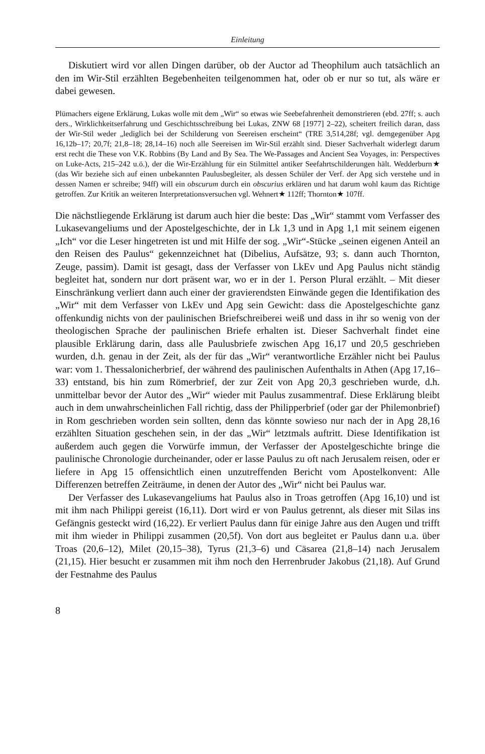Einleitung
Diskutiert wird vor allen Dingen darüber, ob der Auctor ad Theophilum auch tatsächlich an den im Wir-Stil erzählten Begebenheiten teilgenommen hat, oder ob er nur so tut, als wäre er dabei gewesen.
Plümachers eigene Erklärung, Lukas wolle mit dem „Wir“ so etwas wie Seebefahrenheit demonstrieren (ebd. 27ff; s. auch ders., Wirklichkeitserfahrung und Geschichtsschreibung bei Lukas, ZNW 68 [1977] 2–22), scheitert freilich daran, dass der Wir-Stil weder „lediglich bei der Schilderung von Seereisen erscheint“ (TRE 3,514,28f; vgl. demgegenüber Apg 16,12b–17; 20,7f; 21,8–18; 28,14–16) noch alle Seereisen im Wir-Stil erzählt sind. Dieser Sachverhalt widerlegt darum erst recht die These von V.K. Robbins (By Land and By Sea. The We-Passages and Ancient Sea Voyages, in: Perspectives on Luke-Acts, 215–242 u.ö.), der die Wir-Erzählung für ein Stilmittel antiker Seefahrtschilderungen hält. Wedderburn★ (das Wir beziehe sich auf einen unbekannten Paulusbegleiter, als dessen Schüler der Verf. der Apg sich verstehe und in dessen Namen er schreibe; 94ff) will ein obscurum durch ein obscurius erklären und hat darum wohl kaum das Richtige getroffen. Zur Kritik an weiteren Interpretationsversuchen vgl. Wehnert★ 112ff; Thornton★ 107ff.
Die nächstliegende Erklärung ist darum auch hier die beste: Das „Wir“ stammt vom Verfasser des Lukasevangeliums und der Apostelgeschichte, der in Lk 1,3 und in Apg 1,1 mit seinem eigenen „Ich“ vor die Leser hingetreten ist und mit Hilfe der sog. „Wir“-Stücke „seinen eigenen Anteil an den Reisen des Paulus“ gekennzeichnet hat (Dibelius, Aufsätze, 93; s. dann auch Thornton, Zeuge, passim). Damit ist gesagt, dass der Verfasser von LkEv und Apg Paulus nicht ständig begleitet hat, sondern nur dort präsent war, wo er in der 1. Person Plural erzählt. – Mit dieser Einschränkung verliert dann auch einer der gravierendsten Einwände gegen die Identifikation des „Wir“ mit dem Verfasser von LkEv und Apg sein Gewicht: dass die Apostelgeschichte ganz offenkundig nichts von der paulinischen Briefschreiberei weiß und dass in ihr so wenig von der theologischen Sprache der paulinischen Briefe erhalten ist. Dieser Sachverhalt findet eine plausible Erklärung darin, dass alle Paulusbriefe zwischen Apg 16,17 und 20,5 geschrieben wurden, d.h. genau in der Zeit, als der für das „Wir“ verantwortliche Erzähler nicht bei Paulus war: vom 1. Thessalonicherbrief, der während des paulinischen Aufenthalts in Athen (Apg 17,16–33) entstand, bis hin zum Römerbrief, der zur Zeit von Apg 20,3 geschrieben wurde, d.h. unmittelbar bevor der Autor des „Wir“ wieder mit Paulus zusammentraf. Diese Erklärung bleibt auch in dem unwahrscheinlichen Fall richtig, dass der Philipperbrief (oder gar der Philemonbrief) in Rom geschrieben worden sein sollten, denn das könnte sowieso nur nach der in Apg 28,16 erzählten Situation geschehen sein, in der das „Wir“ letztmals auftritt. Diese Identifikation ist außerdem auch gegen die Vorwürfe immun, der Verfasser der Apostelgeschichte bringe die paulinische Chronologie durcheinander, oder er lasse Paulus zu oft nach Jerusalem reisen, oder er liefere in Apg 15 offensichtlich einen unzutreffenden Bericht vom Apostelkonvent: Alle Differenzen betreffen Zeiträume, in denen der Autor des „Wir“ nicht bei Paulus war.
Der Verfasser des Lukasevangeliums hat Paulus also in Troas getroffen (Apg 16,10) und ist mit ihm nach Philippi gereist (16,11). Dort wird er von Paulus getrennt, als dieser mit Silas ins Gefängnis gesteckt wird (16,22). Er verliert Paulus dann für einige Jahre aus den Augen und trifft mit ihm wieder in Philippi zusammen (20,5f). Von dort aus begleitet er Paulus dann u.a. über Troas (20,6–12), Milet (20,15–38), Tyrus (21,3–6) und Cäsarea (21,8–14) nach Jerusalem (21,15). Hier besucht er zusammen mit ihm noch den Herrenbruder Jakobus (21,18). Auf Grund der Festnahme des Paulus
8